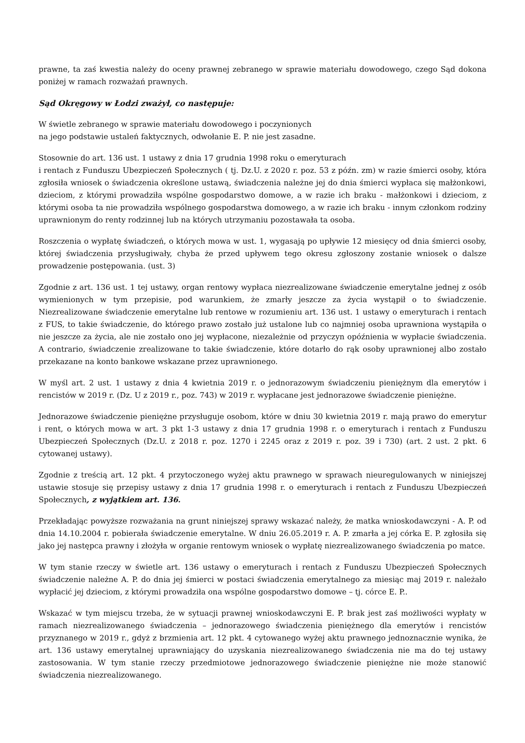prawne, ta zaś kwestia należy do oceny prawnej zebranego w sprawie materiału dowodowego, czego Sąd dokona poniżej w ramach rozważań prawnych.
Sąd Okręgowy w Łodzi zważył, co następuje:
W świetle zebranego w sprawie materiału dowodowego i poczynionych
na jego podstawie ustaleń faktycznych, odwołanie E. P. nie jest zasadne.
Stosownie do art. 136 ust. 1 ustawy z dnia 17 grudnia 1998 roku o emeryturach
i rentach z Funduszu Ubezpieczeń Społecznych ( tj. Dz.U. z 2020 r. poz. 53 z późn. zm) w razie śmierci osoby, która zgłosiła wniosek o świadczenia określone ustawą, świadczenia należne jej do dnia śmierci wypłaca się małżonkowi, dzieciom, z którymi prowadziła wspólne gospodarstwo domowe, a w razie ich braku - małżonkowi i dzieciom, z którymi osoba ta nie prowadziła wspólnego gospodarstwa domowego, a w razie ich braku - innym członkom rodziny uprawnionym do renty rodzinnej lub na których utrzymaniu pozostawała ta osoba.
Roszczenia o wypłatę świadczeń, o których mowa w ust. 1, wygasają po upływie 12 miesięcy od dnia śmierci osoby, której świadczenia przysługiwały, chyba że przed upływem tego okresu zgłoszony zostanie wniosek o dalsze prowadzenie postępowania. (ust. 3)
Zgodnie z art. 136 ust. 1 tej ustawy, organ rentowy wypłaca niezrealizowane świadczenie emerytalne jednej z osób wymienionych w tym przepisie, pod warunkiem, że zmarły jeszcze za życia wystąpił o to świadczenie. Niezrealizowane świadczenie emerytalne lub rentowe w rozumieniu art. 136 ust. 1 ustawy o emeryturach i rentach z FUS, to takie świadczenie, do którego prawo zostało już ustalone lub co najmniej osoba uprawniona wystąpiła o nie jeszcze za życia, ale nie zostało ono jej wypłacone, niezależnie od przyczyn opóźnienia w wypłacie świadczenia. A contrario, świadczenie zrealizowane to takie świadczenie, które dotarło do rąk osoby uprawnionej albo zostało przekazane na konto bankowe wskazane przez uprawnionego.
W myśl art. 2 ust. 1 ustawy z dnia 4 kwietnia 2019 r. o jednorazowym świadczeniu pieniężnym dla emerytów i rencistów w 2019 r. (Dz. U z 2019 r., poz. 743) w 2019 r. wypłacane jest jednorazowe świadczenie pieniężne.
Jednorazowe świadczenie pieniężne przysługuje osobom, które w dniu 30 kwietnia 2019 r. mają prawo do emerytur i rent, o których mowa w art. 3 pkt 1-3 ustawy z dnia 17 grudnia 1998 r. o emeryturach i rentach z Funduszu Ubezpieczeń Społecznych (Dz.U. z 2018 r. poz. 1270 i 2245 oraz z 2019 r. poz. 39 i 730) (art. 2 ust. 2 pkt. 6 cytowanej ustawy).
Zgodnie z treścią art. 12 pkt. 4 przytoczonego wyżej aktu prawnego w sprawach nieuregulowanych w niniejszej ustawie stosuje się przepisy ustawy z dnia 17 grudnia 1998 r. o emeryturach i rentach z Funduszu Ubezpieczeń Społecznych, z wyjątkiem art. 136.
Przekładając powyższe rozważania na grunt niniejszej sprawy wskazać należy, że matka wnioskodawczyni - A. P. od dnia 14.10.2004 r. pobierała świadczenie emerytalne. W dniu 26.05.2019 r. A. P. zmarła a jej córka E. P. zgłosiła się jako jej następca prawny i złożyła w organie rentowym wniosek o wypłatę niezrealizowanego świadczenia po matce.
W tym stanie rzeczy w świetle art. 136 ustawy o emeryturach i rentach z Funduszu Ubezpieczeń Społecznych świadczenie należne A. P. do dnia jej śmierci w postaci świadczenia emerytalnego za miesiąc maj 2019 r. należało wypłacić jej dzieciom, z którymi prowadziła ona wspólne gospodarstwo domowe – tj. córce E. P..
Wskazać w tym miejscu trzeba, że w sytuacji prawnej wnioskodawczyni E. P. brak jest zaś możliwości wypłaty w ramach niezrealizowanego świadczenia – jednorazowego świadczenia pieniężnego dla emerytów i rencistów przyznanego w 2019 r., gdyż z brzmienia art. 12 pkt. 4 cytowanego wyżej aktu prawnego jednoznacznie wynika, że art. 136 ustawy emerytalnej uprawniający do uzyskania niezrealizowanego świadczenia nie ma do tej ustawy zastosowania. W tym stanie rzeczy przedmiotowe jednorazowego świadczenie pieniężne nie może stanowić świadczenia niezrealizowanego.